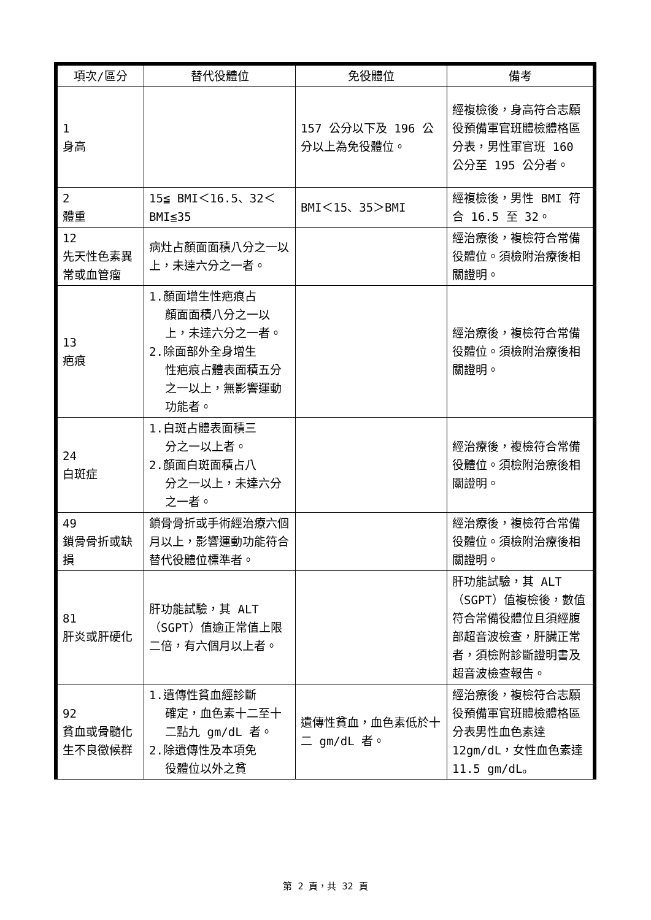| 項次/區分 | 替代役體位 | 免役體位 | 備考 |
| --- | --- | --- | --- |
| 1 身高 | | 157 公分以下及 196 公分以上為免役體位。 | 經複檢後，身高符合志願役預備軍官班體檢體格區分表，男性軍官班 160 公分至 195 公分者。 |
| 2 體重 | 15≦ BMI＜16.5、32＜BMI≦35 | BMI＜15、35＞BMI | 經複檢後，男性 BMI 符合 16.5 至 32。 |
| 12 先天性色素異常或血管瘤 | 病灶占顏面面積八分之一以上，未達六分之一者。 | | 經治療後，複檢符合常備役體位。須檢附治療後相關證明。 |
| 13 疤痕 | 1.顏面增生性疤痕占 顏面面積八分之一以上，未達六分之一者。 2.除面部外全身增生 性疤痕占體表面積五分之一以上，無影響運動功能者。 | | 經治療後，複檢符合常備役體位。須檢附治療後相關證明。 |
| 24 白斑症 | 1.白斑占體表面積三 分之一以上者。 2.顏面白斑面積占八 分之一以上，未達六分之一者。 | | 經治療後，複檢符合常備役體位。須檢附治療後相關證明。 |
| 49 鎖骨骨折或缺損 | 鎖骨骨折或手術經治療六個月以上，影響運動功能符合替代役體位標準者。 | | 經治療後，複檢符合常備役體位。須檢附治療後相關證明。 |
| 81 肝炎或肝硬化 | 肝功能試驗，其 ALT（SGPT）值逾正常值上限二倍，有六個月以上者。 | | 肝功能試驗，其 ALT（SGPT）值複檢後，數值符合常備役體位且須經腹部超音波檢查，肝臟正常者，須檢附診斷證明書及超音波檢查報告。 |
| 92 貧血或骨髓化生不良徵候群 | 1.遺傳性貧血經診斷 確定，血色素十二至十二點九 gm/dL 者。 2.除遺傳性及本項免 役體位以外之貧 | 遺傳性貧血，血色素低於十二 gm/dL 者。 | 經治療後，複檢符合志願役預備軍官班體檢體格區分表男性血色素達 12gm/dL，女性血色素達 11.5 gm/dL。 |
第 2 頁，共 32 頁